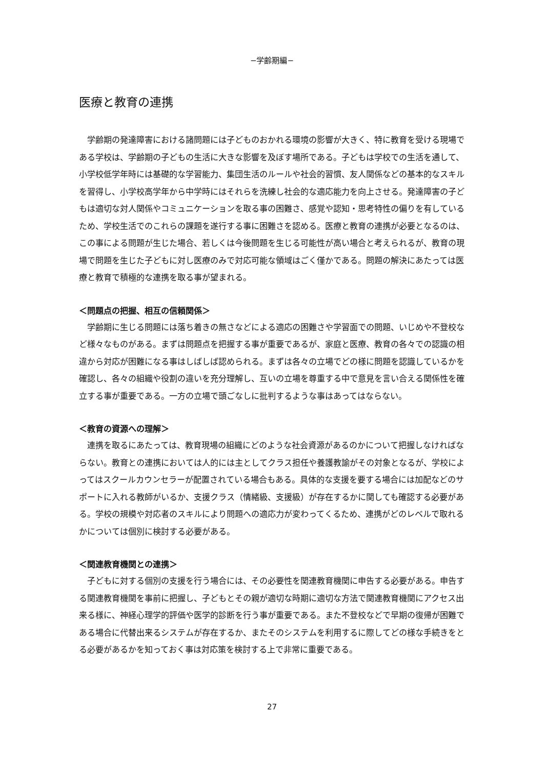−学齢期編−
医療と教育の連携
学齢期の発達障害における諸問題には子どものおかれる環境の影響が大きく、特に教育を受ける現場である学校は、学齢期の子どもの生活に大きな影響を及ぼす場所である。子どもは学校での生活を通して、小学校低学年時には基礎的な学習能力、集団生活のルールや社会的習慣、友人関係などの基本的なスキルを習得し、小学校高学年から中学時にはそれらを洗練し社会的な適応能力を向上させる。発達障害の子どもは適切な対人関係やコミュニケーションを取る事の困難さ、感覚や認知・思考特性の偏りを有しているため、学校生活でのこれらの課題を遂行する事に困難さを認める。医療と教育の連携が必要となるのは、この事による問題が生じた場合、若しくは今後問題を生じる可能性が高い場合と考えられるが、教育の現場で問題を生じた子どもに対し医療のみで対応可能な領域はごく僅かである。問題の解決にあたっては医療と教育で積極的な連携を取る事が望まれる。
＜問題点の把握、相互の信頼関係＞
学齢期に生じる問題には落ち着きの無さなどによる適応の困難さや学習面での問題、いじめや不登校など様々なものがある。まずは問題点を把握する事が重要であるが、家庭と医療、教育の各々での認識の相違から対応が困難になる事はしばしば認められる。まずは各々の立場でどの様に問題を認識しているかを確認し、各々の組織や役割の違いを充分理解し、互いの立場を尊重する中で意見を言い合える関係性を確立する事が重要である。一方の立場で頭ごなしに批判するような事はあってはならない。
＜教育の資源への理解＞
連携を取るにあたっては、教育現場の組織にどのような社会資源があるのかについて把握しなければならない。教育との連携においては人的には主としてクラス担任や養護教諭がその対象となるが、学校によってはスクールカウンセラーが配置されている場合もある。具体的な支援を要する場合には加配などのサポートに入れる教師がいるか、支援クラス（情緒級、支援級）が存在するかに関しても確認する必要がある。学校の規模や対応者のスキルにより問題への適応力が変わってくるため、連携がどのレベルで取れるかについては個別に検討する必要がある。
＜関連教育機関との連携＞
子どもに対する個別の支援を行う場合には、その必要性を関連教育機関に申告する必要がある。申告する関連教育機関を事前に把握し、子どもとその親が適切な時期に適切な方法で関連教育機関にアクセス出来る様に、神経心理学的評価や医学的診断を行う事が重要である。また不登校などで早期の復帰が困難である場合に代替出来るシステムが存在するか、またそのシステムを利用するに際してどの様な手続きをとる必要があるかを知っておく事は対応策を検討する上で非常に重要である。
27